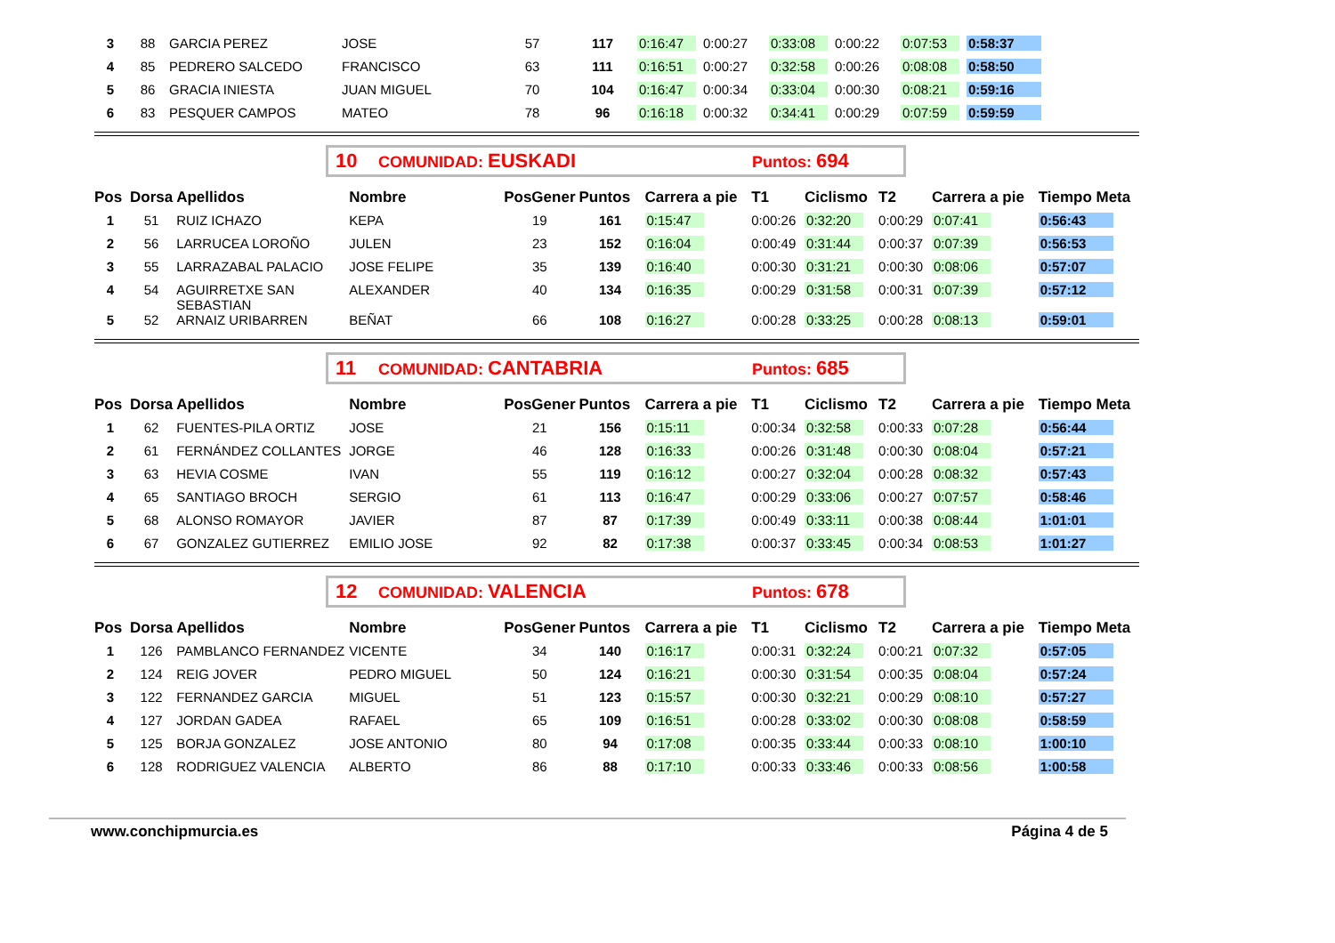| 3 | 88 | GARCIA PEREZ | JOSE | 57 | 117 | 0:16:47 | 0:00:27 | 0:33:08 | 0:00:22 | 0:07:53 | 0:58:37 |
| 4 | 85 | PEDRERO SALCEDO | FRANCISCO | 63 | 111 | 0:16:51 | 0:00:27 | 0:32:58 | 0:00:26 | 0:08:08 | 0:58:50 |
| 5 | 86 | GRACIA INIESTA | JUAN MIGUEL | 70 | 104 | 0:16:47 | 0:00:34 | 0:33:04 | 0:00:30 | 0:08:21 | 0:59:16 |
| 6 | 83 | PESQUER CAMPOS | MATEO | 78 | 96 | 0:16:18 | 0:00:32 | 0:34:41 | 0:00:29 | 0:07:59 | 0:59:59 |
10 COMUNIDAD: EUSKADI Puntos: 694
| Pos | Dorsa | Apellidos | Nombre | PosGener | Puntos | Carrera a pie | T1 | Ciclismo | T2 | Carrera a pie | Tiempo Meta |
| --- | --- | --- | --- | --- | --- | --- | --- | --- | --- | --- | --- |
| 1 | 51 | RUIZ ICHAZO | KEPA | 19 | 161 | 0:15:47 | 0:00:26 | 0:32:20 | 0:00:29 | 0:07:41 | 0:56:43 |
| 2 | 56 | LARRUCEA LOROÑO | JULEN | 23 | 152 | 0:16:04 | 0:00:49 | 0:31:44 | 0:00:37 | 0:07:39 | 0:56:53 |
| 3 | 55 | LARRAZABAL PALACIO | JOSE FELIPE | 35 | 139 | 0:16:40 | 0:00:30 | 0:31:21 | 0:00:30 | 0:08:06 | 0:57:07 |
| 4 | 54 | AGUIRRETXE SAN SEBASTIAN | ALEXANDER | 40 | 134 | 0:16:35 | 0:00:29 | 0:31:58 | 0:00:31 | 0:07:39 | 0:57:12 |
| 5 | 52 | ARNAIZ URIBARREN | BEÑAT | 66 | 108 | 0:16:27 | 0:00:28 | 0:33:25 | 0:00:28 | 0:08:13 | 0:59:01 |
11 COMUNIDAD: CANTABRIA Puntos: 685
| Pos | Dorsa | Apellidos | Nombre | PosGener | Puntos | Carrera a pie | T1 | Ciclismo | T2 | Carrera a pie | Tiempo Meta |
| --- | --- | --- | --- | --- | --- | --- | --- | --- | --- | --- | --- |
| 1 | 62 | FUENTES-PILA ORTIZ | JOSE | 21 | 156 | 0:15:11 | 0:00:34 | 0:32:58 | 0:00:33 | 0:07:28 | 0:56:44 |
| 2 | 61 | FERNÁNDEZ COLLANTES | JORGE | 46 | 128 | 0:16:33 | 0:00:26 | 0:31:48 | 0:00:30 | 0:08:04 | 0:57:21 |
| 3 | 63 | HEVIA COSME | IVAN | 55 | 119 | 0:16:12 | 0:00:27 | 0:32:04 | 0:00:28 | 0:08:32 | 0:57:43 |
| 4 | 65 | SANTIAGO BROCH | SERGIO | 61 | 113 | 0:16:47 | 0:00:29 | 0:33:06 | 0:00:27 | 0:07:57 | 0:58:46 |
| 5 | 68 | ALONSO ROMAYOR | JAVIER | 87 | 87 | 0:17:39 | 0:00:49 | 0:33:11 | 0:00:38 | 0:08:44 | 1:01:01 |
| 6 | 67 | GONZALEZ GUTIERREZ | EMILIO JOSE | 92 | 82 | 0:17:38 | 0:00:37 | 0:33:45 | 0:00:34 | 0:08:53 | 1:01:27 |
12 COMUNIDAD: VALENCIA Puntos: 678
| Pos | Dorsa | Apellidos | Nombre | PosGener | Puntos | Carrera a pie | T1 | Ciclismo | T2 | Carrera a pie | Tiempo Meta |
| --- | --- | --- | --- | --- | --- | --- | --- | --- | --- | --- | --- |
| 1 | 126 | PAMBLANCO FERNANDEZ | VICENTE | 34 | 140 | 0:16:17 | 0:00:31 | 0:32:24 | 0:00:21 | 0:07:32 | 0:57:05 |
| 2 | 124 | REIG JOVER | PEDRO MIGUEL | 50 | 124 | 0:16:21 | 0:00:30 | 0:31:54 | 0:00:35 | 0:08:04 | 0:57:24 |
| 3 | 122 | FERNANDEZ GARCIA | MIGUEL | 51 | 123 | 0:15:57 | 0:00:30 | 0:32:21 | 0:00:29 | 0:08:10 | 0:57:27 |
| 4 | 127 | JORDAN GADEA | RAFAEL | 65 | 109 | 0:16:51 | 0:00:28 | 0:33:02 | 0:00:30 | 0:08:08 | 0:58:59 |
| 5 | 125 | BORJA GONZALEZ | JOSE ANTONIO | 80 | 94 | 0:17:08 | 0:00:35 | 0:33:44 | 0:00:33 | 0:08:10 | 1:00:10 |
| 6 | 128 | RODRIGUEZ VALENCIA | ALBERTO | 86 | 88 | 0:17:10 | 0:00:33 | 0:33:46 | 0:00:33 | 0:08:56 | 1:00:58 |
www.conchipmurcia.es Página 4 de 5